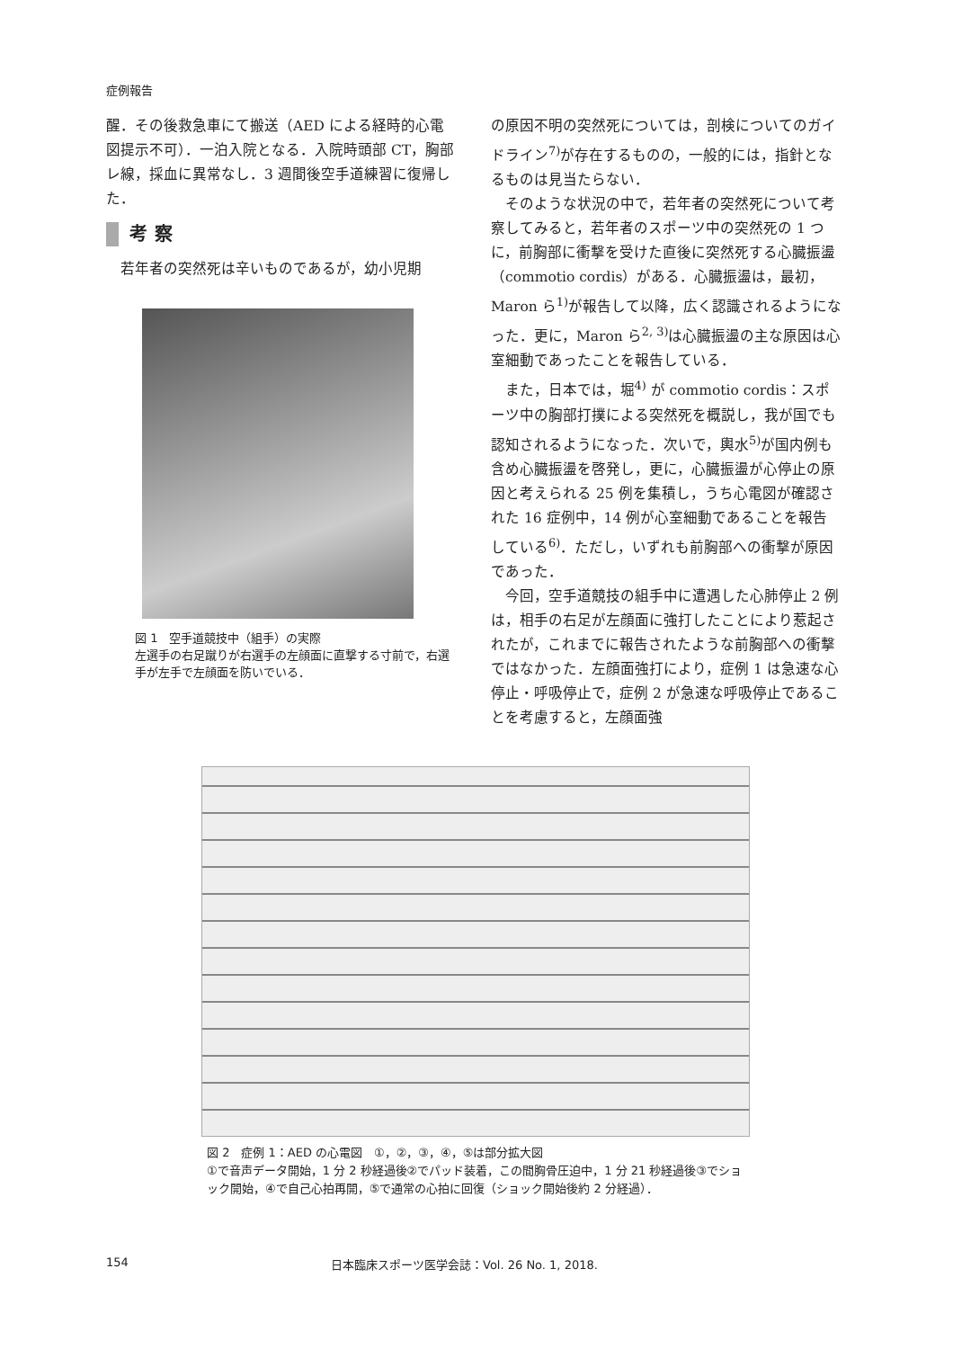症例報告
醒．その後救急車にて搬送（AED による経時的心電図提示不可）．一泊入院となる．入院時頭部 CT，胸部レ線，採血に異常なし．3 週間後空手道練習に復帰した．
考察
若年者の突然死は辛いものであるが，幼小児期
図 1　空手道競技中（組手）の実際
左選手の右足蹴りが右選手の左顔面に直撃する寸前で，右選手が左手で左顔面を防いでいる．
の原因不明の突然死については，剖検についてのガイドライン<sup>7)</sup>が存在するものの，一般的には，指針となるものは見当たらない．
そのような状況の中で，若年者の突然死について考察してみると，若年者のスポーツ中の突然死の 1 つに，前胸部に衝撃を受けた直後に突然死する心臓振盪（commotio cordis）がある．心臓振盪は，最初，Maron ら<sup>1)</sup>が報告して以降，広く認識されるようになった．更に，Maron ら<sup>2, 3)</sup>は心臓振盪の主な原因は心室細動であったことを報告している．
また，日本では，堀<sup>4)</sup> が commotio cordis：スポーツ中の胸部打撲による突然死を概説し，我が国でも認知されるようになった．次いで，輿水<sup>5)</sup>が国内例も含め心臓振盪を啓発し，更に，心臓振盪が心停止の原因と考えられる 25 例を集積し，うち心電図が確認された 16 症例中，14 例が心室細動であることを報告している<sup>6)</sup>．ただし，いずれも前胸部への衝撃が原因であった．
今回，空手道競技の組手中に遭遇した心肺停止 2 例は，相手の右足が左顔面に強打したことにより惹起されたが，これまでに報告されたような前胸部への衝撃ではなかった．左顔面強打により，症例 1 は急速な心停止・呼吸停止で，症例 2 が急速な呼吸停止であることを考慮すると，左顔面強
図 2　症例 1：AED の心電図　①，②，③，④，⑤は部分拡大図
①で音声データ開始，1 分 2 秒経過後②でパッド装着，この間胸骨圧迫中，1 分 21 秒経過後③でショック開始，④で自己心拍再開，⑤で通常の心拍に回復（ショック開始後約 2 分経過）．
154 日本臨床スポーツ医学会誌：Vol. 26 No. 1, 2018.